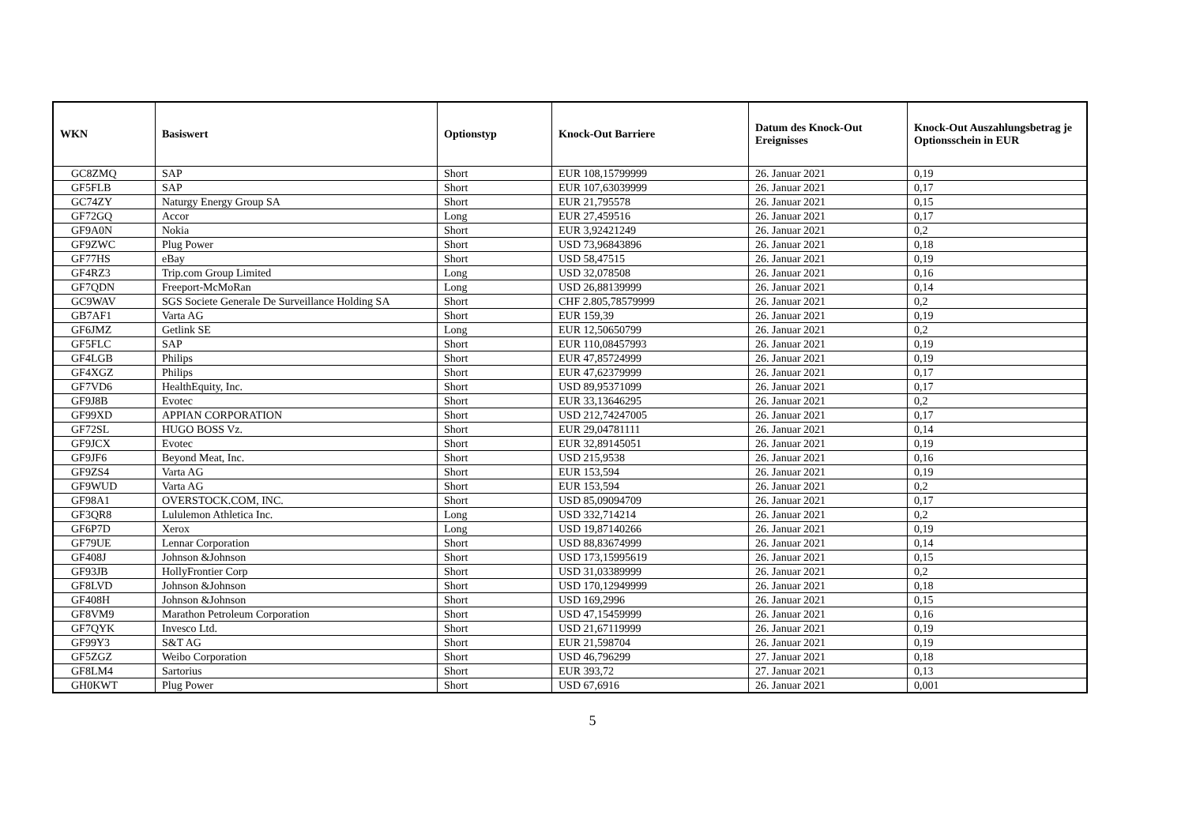| WKN | Basiswert | Optionstyp | Knock-Out Barriere | Datum des Knock-Out Ereignisses | Knock-Out Auszahlungsbetrag je Optionsschein in EUR |
| --- | --- | --- | --- | --- | --- |
| GC8ZMQ | SAP | Short | EUR 108,15799999 | 26. Januar 2021 | 0,19 |
| GF5FLB | SAP | Short | EUR 107,63039999 | 26. Januar 2021 | 0,17 |
| GC74ZY | Naturgy Energy Group SA | Short | EUR 21,795578 | 26. Januar 2021 | 0,15 |
| GF72GQ | Accor | Long | EUR 27,459516 | 26. Januar 2021 | 0,17 |
| GF9A0N | Nokia | Short | EUR 3,92421249 | 26. Januar 2021 | 0,2 |
| GF9ZWC | Plug Power | Short | USD 73,96843896 | 26. Januar 2021 | 0,18 |
| GF77HS | eBay | Short | USD 58,47515 | 26. Januar 2021 | 0,19 |
| GF4RZ3 | Trip.com Group Limited | Long | USD 32,078508 | 26. Januar 2021 | 0,16 |
| GF7QDN | Freeport-McMoRan | Long | USD 26,88139999 | 26. Januar 2021 | 0,14 |
| GC9WAV | SGS Societe Generale De Surveillance Holding SA | Short | CHF 2.805,78579999 | 26. Januar 2021 | 0,2 |
| GB7AF1 | Varta AG | Short | EUR 159,39 | 26. Januar 2021 | 0,19 |
| GF6JMZ | Getlink SE | Long | EUR 12,50650799 | 26. Januar 2021 | 0,2 |
| GF5FLC | SAP | Short | EUR 110,08457993 | 26. Januar 2021 | 0,19 |
| GF4LGB | Philips | Short | EUR 47,85724999 | 26. Januar 2021 | 0,19 |
| GF4XGZ | Philips | Short | EUR 47,62379999 | 26. Januar 2021 | 0,17 |
| GF7VD6 | HealthEquity, Inc. | Short | USD 89,95371099 | 26. Januar 2021 | 0,17 |
| GF9J8B | Evotec | Short | EUR 33,13646295 | 26. Januar 2021 | 0,2 |
| GF99XD | APPIAN CORPORATION | Short | USD 212,74247005 | 26. Januar 2021 | 0,17 |
| GF72SL | HUGO BOSS Vz. | Short | EUR 29,04781111 | 26. Januar 2021 | 0,14 |
| GF9JCX | Evotec | Short | EUR 32,89145051 | 26. Januar 2021 | 0,19 |
| GF9JF6 | Beyond Meat, Inc. | Short | USD 215,9538 | 26. Januar 2021 | 0,16 |
| GF9ZS4 | Varta AG | Short | EUR 153,594 | 26. Januar 2021 | 0,19 |
| GF9WUD | Varta AG | Short | EUR 153,594 | 26. Januar 2021 | 0,2 |
| GF98A1 | OVERSTOCK.COM, INC. | Short | USD 85,09094709 | 26. Januar 2021 | 0,17 |
| GF3QR8 | Lululemon Athletica Inc. | Long | USD 332,714214 | 26. Januar 2021 | 0,2 |
| GF6P7D | Xerox | Long | USD 19,87140266 | 26. Januar 2021 | 0,19 |
| GF79UE | Lennar Corporation | Short | USD 88,83674999 | 26. Januar 2021 | 0,14 |
| GF408J | Johnson &Johnson | Short | USD 173,15995619 | 26. Januar 2021 | 0,15 |
| GF93JB | HollyFrontier Corp | Short | USD 31,03389999 | 26. Januar 2021 | 0,2 |
| GF8LVD | Johnson &Johnson | Short | USD 170,12949999 | 26. Januar 2021 | 0,18 |
| GF408H | Johnson &Johnson | Short | USD 169,2996 | 26. Januar 2021 | 0,15 |
| GF8VM9 | Marathon Petroleum Corporation | Short | USD 47,15459999 | 26. Januar 2021 | 0,16 |
| GF7QYK | Invesco Ltd. | Short | USD 21,67119999 | 26. Januar 2021 | 0,19 |
| GF99Y3 | S&T AG | Short | EUR 21,598704 | 26. Januar 2021 | 0,19 |
| GF5ZGZ | Weibo Corporation | Short | USD 46,796299 | 27. Januar 2021 | 0,18 |
| GF8LM4 | Sartorius | Short | EUR 393,72 | 27. Januar 2021 | 0,13 |
| GH0KWT | Plug Power | Short | USD 67,6916 | 26. Januar 2021 | 0,001 |
5